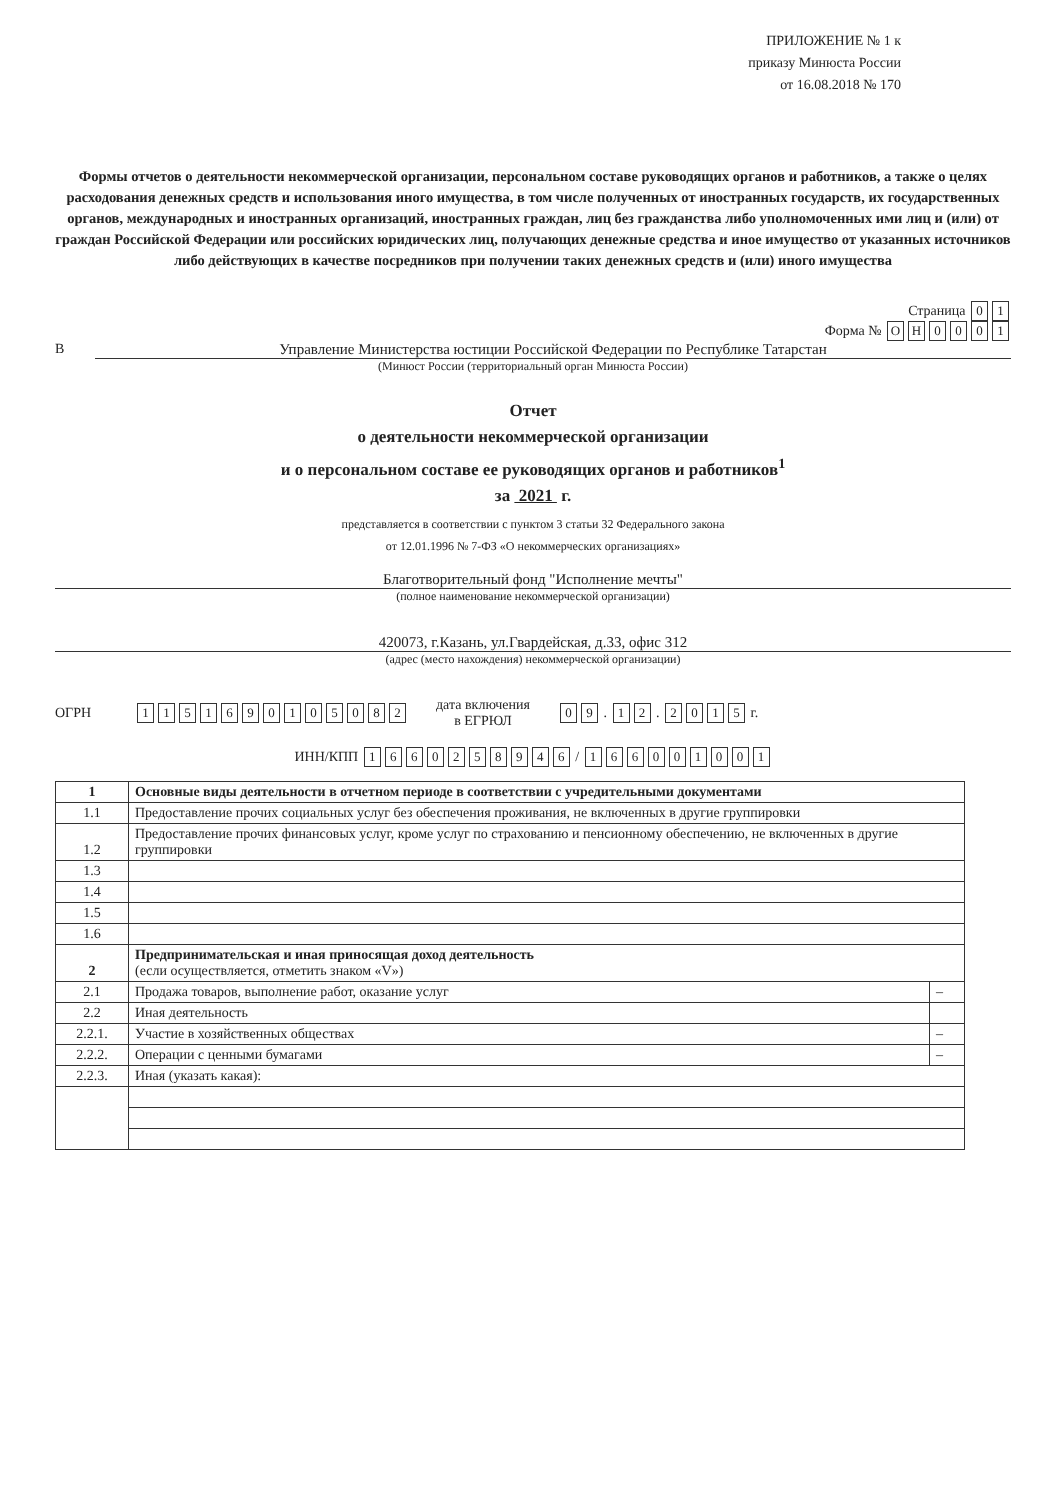ПРИЛОЖЕНИЕ № 1 к
приказу Минюста России
от 16.08.2018 № 170
Формы отчетов о деятельности некоммерческой организации, персональном составе руководящих органов и работников, а также о целях расходования денежных средств и использования иного имущества, в том числе полученных от иностранных государств, их государственных органов, международных и иностранных организаций, иностранных граждан, лиц без гражданства либо уполномоченных ими лиц и (или) от граждан Российской Федерации или российских юридических лиц, получающих денежные средства и иное имущество от указанных источников либо действующих в качестве посредников при получении таких денежных средств и (или) иного имущества
Страница 0 1
Форма № ОН 0001
В Управление Министерства юстиции Российской Федерации по Республике Татарстан
(Минюст России (территориальный орган Минюста России)
Отчет
о деятельности некоммерческой организации
и о персональном составе ее руководящих органов и работников<sup>1</sup>
за 2021 г.
представляется в соответствии с пунктом 3 статьи 32 Федерального закона
от 12.01.1996 № 7-ФЗ «О некоммерческих организациях»
Благотворительный фонд "Исполнение мечты"
(полное наименование некоммерческой организации)
420073, г.Казань, ул.Гвардейская, д.33, офис 312
(адрес (место нахождения) некоммерческой организации)
ОГРН 1151690105082 дата включения
в ЕГРЮЛ 0 9 . 1 2 . 2015 г.
ИНН/КПП 1660258946 / 166001001
| 1 | Основные виды деятельности в отчетном периоде в соответствии с учредительными документами | |
| 1.1 | Предоставление прочих социальных услуг без обеспечения проживания, не включенных в другие группировки | |
| 1.2 | Предоставление прочих финансовых услуг, кроме услуг по страхованию и пенсионному обеспечению, не включенных в другие группировки | |
| 1.3 | | |
| 1.4 | | |
| 1.5 | | |
| 1.6 | | |
| 2 | Предпринимательская и иная приносящая доход деятельность (если осуществляется, отметить знаком «V») | |
| 2.1 | Продажа товаров, выполнение работ, оказание услуг | – |
| 2.2 | Иная деятельность | |
| 2.2.1. | Участие в хозяйственных обществах | – |
| 2.2.2. | Операции с ценными бумагами | – |
| 2.2.3. | Иная (указать какая): | |